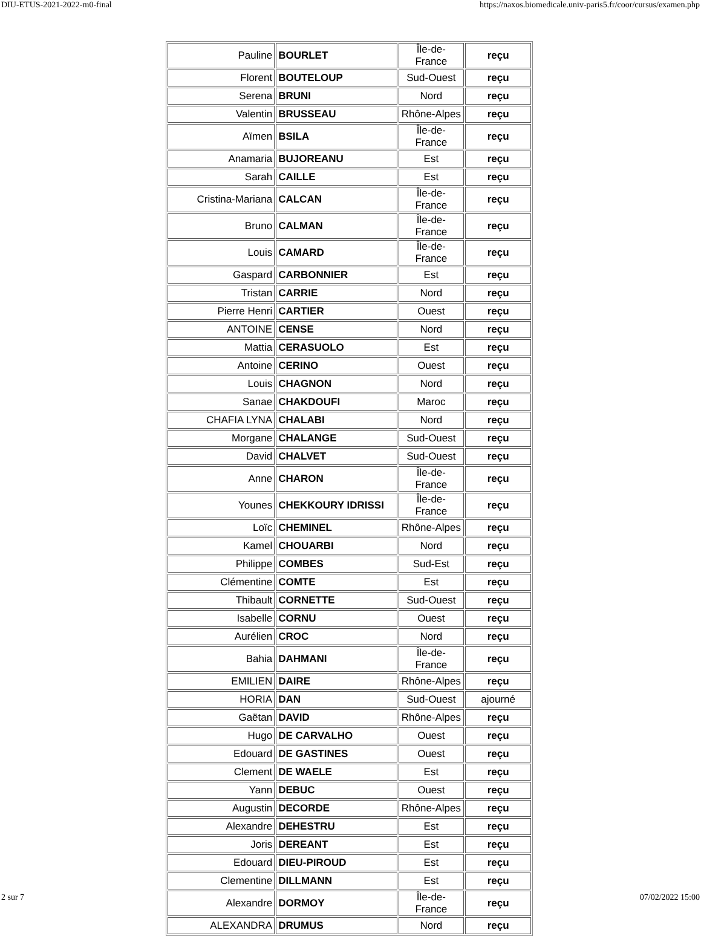DIU-ETUS-2021-2022-m0-final https://naxos.biomedicale.univ-paris5.fr/coor/cursus/examen.php
| Pauline | BOURLET | Île-de-France | reçu |
| Florent | BOUTELOUP | Sud-Ouest | reçu |
| Serena | BRUNI | Nord | reçu |
| Valentin | BRUSSEAU | Rhône-Alpes | reçu |
| Aïmen | BSILA | Île-de-France | reçu |
| Anamaria | BUJOREANU | Est | reçu |
| Sarah | CAILLE | Est | reçu |
| Cristina-Mariana | CALCAN | Île-de-France | reçu |
| Bruno | CALMAN | Île-de-France | reçu |
| Louis | CAMARD | Île-de-France | reçu |
| Gaspard | CARBONNIER | Est | reçu |
| Tristan | CARRIE | Nord | reçu |
| Pierre Henri | CARTIER | Ouest | reçu |
| ANTOINE | CENSE | Nord | reçu |
| Mattia | CERASUOLO | Est | reçu |
| Antoine | CERINO | Ouest | reçu |
| Louis | CHAGNON | Nord | reçu |
| Sanae | CHAKDOUFI | Maroc | reçu |
| CHAFIA LYNA | CHALABI | Nord | reçu |
| Morgane | CHALANGE | Sud-Ouest | reçu |
| David | CHALVET | Sud-Ouest | reçu |
| Anne | CHARON | Île-de-France | reçu |
| Younes | CHEKKOURY IDRISSI | Île-de-France | reçu |
| Loïc | CHEMINEL | Rhône-Alpes | reçu |
| Kamel | CHOUARBI | Nord | reçu |
| Philippe | COMBES | Sud-Est | reçu |
| Clémentine | COMTE | Est | reçu |
| Thibault | CORNETTE | Sud-Ouest | reçu |
| Isabelle | CORNU | Ouest | reçu |
| Aurélien | CROC | Nord | reçu |
| Bahia | DAHMANI | Île-de-France | reçu |
| EMILIEN | DAIRE | Rhône-Alpes | reçu |
| HORIA | DAN | Sud-Ouest | ajourné |
| Gaëtan | DAVID | Rhône-Alpes | reçu |
| Hugo | DE CARVALHO | Ouest | reçu |
| Edouard | DE GASTINES | Ouest | reçu |
| Clement | DE WAELE | Est | reçu |
| Yann | DEBUC | Ouest | reçu |
| Augustin | DECORDE | Rhône-Alpes | reçu |
| Alexandre | DEHESTRU | Est | reçu |
| Joris | DEREANT | Est | reçu |
| Edouard | DIEU-PIROUD | Est | reçu |
| Clementine | DILLMANN | Est | reçu |
| Alexandre | DORMOY | Île-de-France | reçu |
| ALEXANDRA | DRUMUS | Nord | reçu |
2 sur 7 07/02/2022 15:00